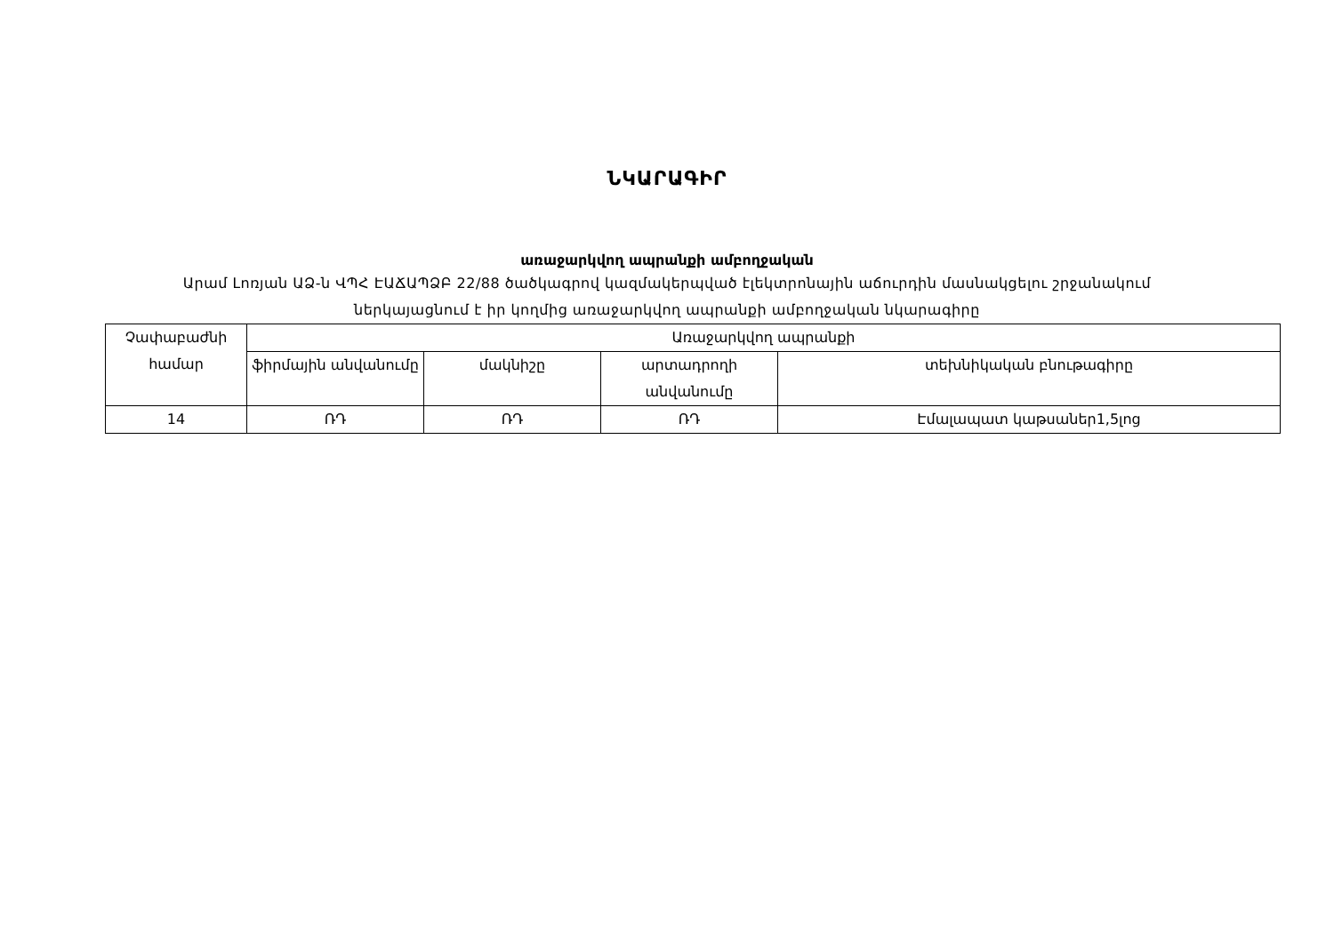ՆԿԱՐԱԳԻՐ
առաջարկվող ապրանքի ամբողջական
Արամ Լոռյան ԱՁ-ն ՎՊՀ ԷԱՃԱՊՁԲ 22/88 ծածկագրով կազմակերպված էլեկտրոնային աճուրդին մասնակցելու շրջանակում
ներկայացնում է իր կողմից առաջարկվող ապրանքի ամբողջական նկարագիրը
| Չափաբաժնի համար | Առաջարկվող ապրանքի | | | |
| --- | --- | --- | --- | --- |
| | ֆիրմային անվանումը | մակնիշը | արտադրողի անվանումը | տեխնիկական բնութագիրը |
| 14 | ՌԴ | ՌԴ | ՌԴ | Էմալապատ կաթսաներ1,5լոց |